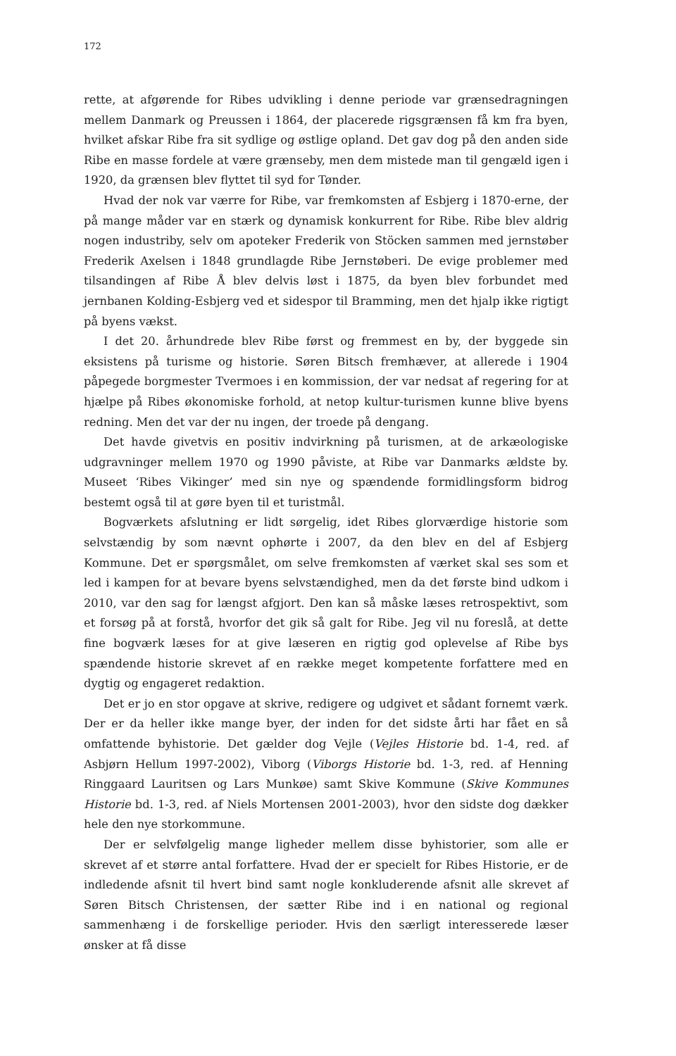172
rette, at afgørende for Ribes udvikling i denne periode var grænsedragningen mellem Danmark og Preussen i 1864, der placerede rigsgrænsen få km fra byen, hvilket afskar Ribe fra sit sydlige og østlige opland. Det gav dog på den anden side Ribe en masse fordele at være grænseby, men dem mistede man til gengæld igen i 1920, da grænsen blev flyttet til syd for Tønder.
Hvad der nok var værre for Ribe, var fremkomsten af Esbjerg i 1870-erne, der på mange måder var en stærk og dynamisk konkurrent for Ribe. Ribe blev aldrig nogen industriby, selv om apoteker Frederik von Stöcken sammen med jernstøber Frederik Axelsen i 1848 grundlagde Ribe Jernstøberi. De evige problemer med tilsandingen af Ribe Å blev delvis løst i 1875, da byen blev forbundet med jernbanen Kolding-Esbjerg ved et sidespor til Bramming, men det hjalp ikke rigtigt på byens vækst.
I det 20. århundrede blev Ribe først og fremmest en by, der byggede sin eksistens på turisme og historie. Søren Bitsch fremhæver, at allerede i 1904 påpegede borgmester Tvermoes i en kommission, der var nedsat af regering for at hjælpe på Ribes økonomiske forhold, at netop kultur-turismen kunne blive byens redning. Men det var der nu ingen, der troede på dengang.
Det havde givetvis en positiv indvirkning på turismen, at de arkæologiske udgravninger mellem 1970 og 1990 påviste, at Ribe var Danmarks ældste by. Museet ‘Ribes Vikinger’ med sin nye og spændende formidlingsform bidrog bestemt også til at gøre byen til et turistmål.
Bogværkets afslutning er lidt sørgelig, idet Ribes glorværdige historie som selvstændig by som nævnt ophørte i 2007, da den blev en del af Esbjerg Kommune. Det er spørgsmålet, om selve fremkomsten af værket skal ses som et led i kampen for at bevare byens selvstændighed, men da det første bind udkom i 2010, var den sag for længst afgjort. Den kan så måske læses retrospektivt, som et forsøg på at forstå, hvorfor det gik så galt for Ribe. Jeg vil nu foreslå, at dette fine bogværk læses for at give læseren en rigtig god oplevelse af Ribe bys spændende historie skrevet af en række meget kompetente forfattere med en dygtig og engageret redaktion.
Det er jo en stor opgave at skrive, redigere og udgivet et sådant fornemt værk. Der er da heller ikke mange byer, der inden for det sidste årti har fået en så omfattende byhistorie. Det gælder dog Vejle (Vejles Historie bd. 1-4, red. af Asbjørn Hellum 1997-2002), Viborg (Viborgs Historie bd. 1-3, red. af Henning Ringgaard Lauritsen og Lars Munkøe) samt Skive Kommune (Skive Kommunes Historie bd. 1-3, red. af Niels Mortensen 2001-2003), hvor den sidste dog dækker hele den nye storkommune.
Der er selvfølgelig mange ligheder mellem disse byhistorier, som alle er skrevet af et større antal forfattere. Hvad der er specielt for Ribes Historie, er de indledende afsnit til hvert bind samt nogle konkluderende afsnit alle skrevet af Søren Bitsch Christensen, der sætter Ribe ind i en national og regional sammenhæng i de forskellige perioder. Hvis den særligt interesserede læser ønsker at få disse